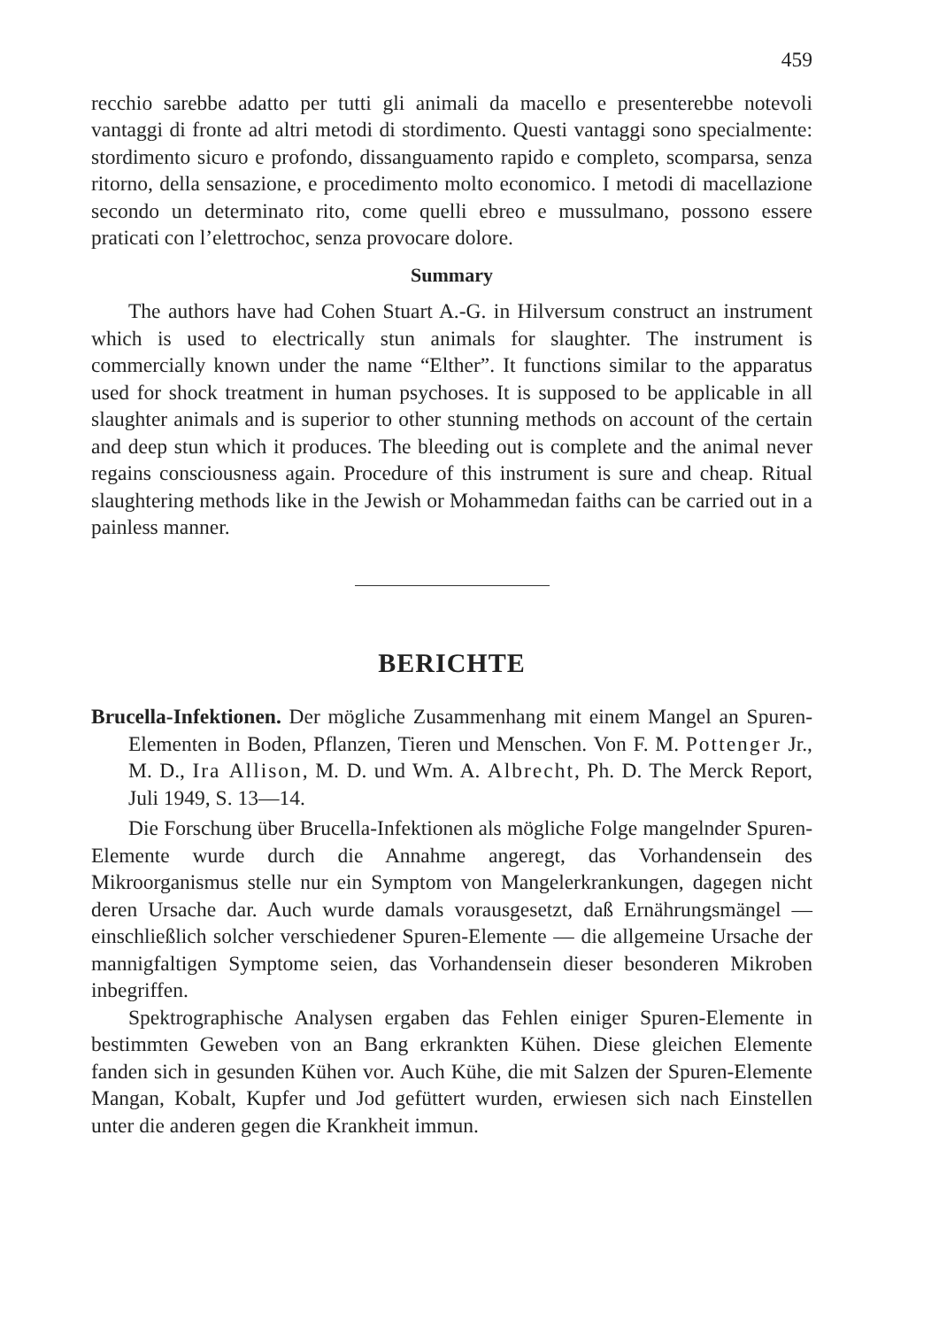459
recchio sarebbe adatto per tutti gli animali da macello e presenterebbe notevoli vantaggi di fronte ad altri metodi di stordimento. Questi vantaggi sono specialmente: stordimento sicuro e profondo, dissanguamento rapido e completo, scomparsa, senza ritorno, della sensazione, e procedimento molto economico. I metodi di macellazione secondo un determinato rito, come quelli ebreo e mussulmano, possono essere praticati con l’elettrochoc, senza provocare dolore.
Summary
The authors have had Cohen Stuart A.-G. in Hilversum construct an instrument which is used to electrically stun animals for slaughter. The instrument is commercially known under the name “Elther”. It functions similar to the apparatus used for shock treatment in human psychoses. It is supposed to be applicable in all slaughter animals and is superior to other stunning methods on account of the certain and deep stun which it produces. The bleeding out is complete and the animal never regains consciousness again. Procedure of this instrument is sure and cheap. Ritual slaughtering methods like in the Jewish or Mohammedan faiths can be carried out in a painless manner.
BERICHTE
Brucella-Infektionen. Der mögliche Zusammenhang mit einem Mangel an Spuren-Elementen in Boden, Pflanzen, Tieren und Menschen. Von F. M. Pottenger Jr., M. D., Ira Allison, M. D. und Wm. A. Albrecht, Ph. D. The Merck Report, Juli 1949, S. 13—14.
Die Forschung über Brucella-Infektionen als mögliche Folge mangelnder Spuren-Elemente wurde durch die Annahme angeregt, das Vorhandensein des Mikroorganismus stelle nur ein Symptom von Mangelerkrankungen, dagegen nicht deren Ursache dar. Auch wurde damals vorausgesetzt, daß Ernährungsmängel — einschließlich solcher verschiedener Spuren-Elemente — die allgemeine Ursache der mannigfaltigen Symptome seien, das Vorhandensein dieser besonderen Mikroben inbegriffen.
Spektrographische Analysen ergaben das Fehlen einiger Spuren-Elemente in bestimmten Geweben von an Bang erkrankten Kühen. Diese gleichen Elemente fanden sich in gesunden Kühen vor. Auch Kühe, die mit Salzen der Spuren-Elemente Mangan, Kobalt, Kupfer und Jod gefüttert wurden, erwiesen sich nach Einstellen unter die anderen gegen die Krankheit immun.